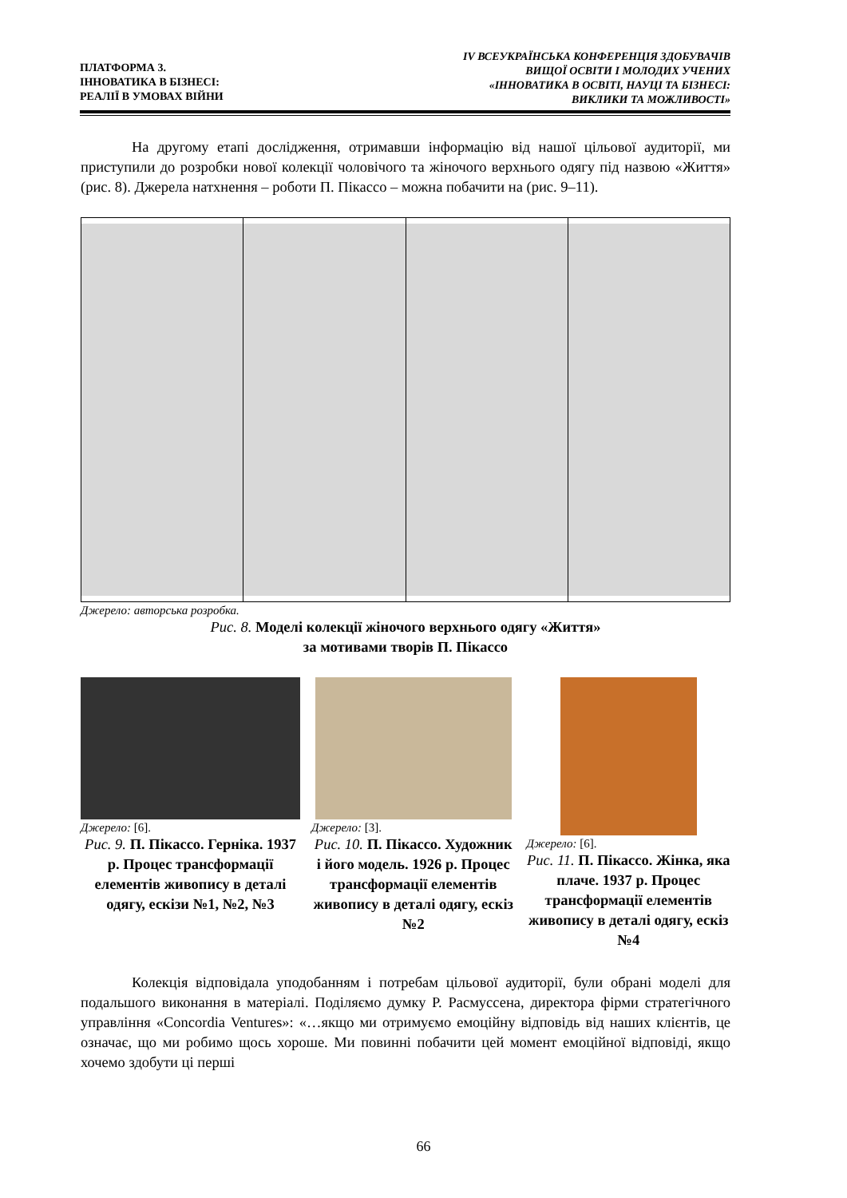ПЛАТФОРМА 3.
ІННОВАТИКА В БІЗНЕСІ:
РЕАЛІЇ В УМОВАХ ВІЙНИ
IV ВСЕУКРАЇНСЬКА КОНФЕРЕНЦІЯ ЗДОБУВАЧІВ
ВИЩОЇ ОСВІТИ І МОЛОДИХ УЧЕНИХ
«ІННОВАТИКА В ОСВІТІ, НАУЦІ ТА БІЗНЕСІ:
ВИКЛИКИ ТА МОЖЛИВОСТІ»
На другому етапі дослідження, отримавши інформацію від нашої цільової аудиторії, ми приступили до розробки нової колекції чоловічого та жіночого верхнього одягу під назвою «Життя» (рис. 8). Джерела натхнення – роботи П. Пікассо – можна побачити на (рис. 9–11).
Джерело: авторська розробка.
Рис. 8. Моделі колекції жіночого верхнього одягу «Життя»
за мотивами творів П. Пікассо
Джерело: [6].
Рис. 9. П. Пікассо. Герніка. 1937 р. Процес трансформації елементів живопису в деталі одягу, ескізи №1, №2, №3
Джерело: [3].
Рис. 10. П. Пікассо. Художник і його модель. 1926 р. Процес трансформації елементів живопису в деталі одягу, ескіз №2
Джерело: [6].
Рис. 11. П. Пікассо. Жінка, яка плаче. 1937 р. Процес трансформації елементів живопису в деталі одягу, ескіз №4
Колекція відповідала уподобанням і потребам цільової аудиторії, були обрані моделі для подальшого виконання в матеріалі. Поділяємо думку Р. Расмуссена, директора фірми стратегічного управління «Concordia Ventures»: «…якщо ми отримуємо емоційну відповідь від наших клієнтів, це означає, що ми робимо щось хороше. Ми повинні побачити цей момент емоційної відповіді, якщо хочемо здобути ці перші
66